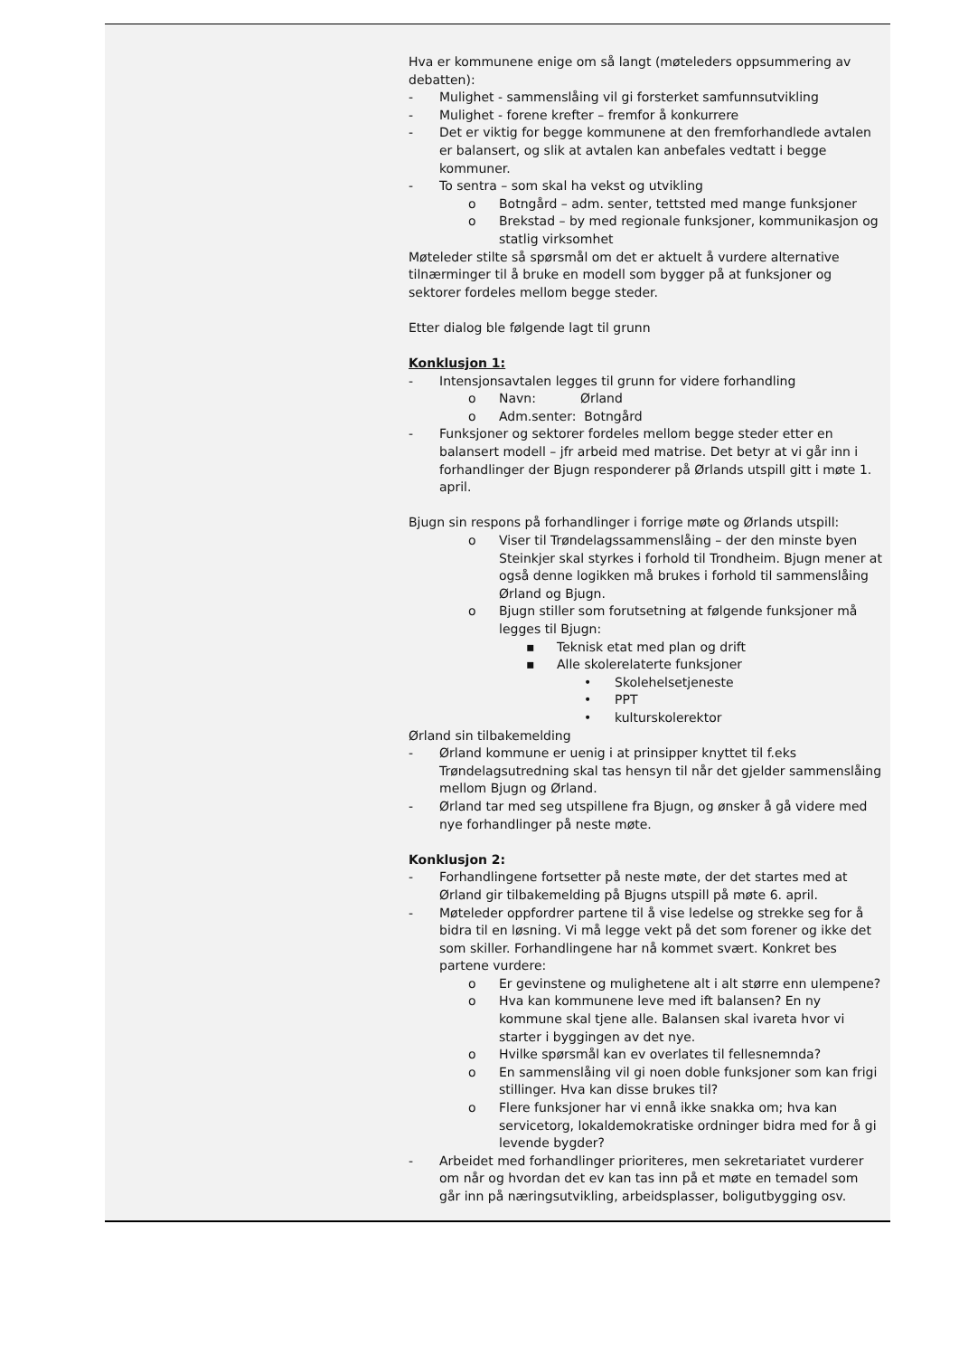Hva er kommunene enige om så langt (møteleders oppsummering av debatten):
- Mulighet - sammenslåing vil gi forsterket samfunnsutvikling
- Mulighet - forene krefter – fremfor å konkurrere
- Det er viktig for begge kommunene at den fremforhandlede avtalen er balansert, og slik at avtalen kan anbefales vedtatt i begge kommuner.
- To sentra – som skal ha vekst og utvikling
o Botngård – adm. senter, tettsted med mange funksjoner
o Brekstad – by med regionale funksjoner, kommunikasjon og statlig virksomhet
Møteleder stilte så spørsmål om det er aktuelt å vurdere alternative tilnærminger til å bruke en modell som bygger på at funksjoner og sektorer fordeles mellom begge steder.
Etter dialog ble følgende lagt til grunn
Konklusjon 1:
- Intensjonsavtalen legges til grunn for videre forhandling
o Navn: Ørland
o Adm.senter: Botngård
- Funksjoner og sektorer fordeles mellom begge steder etter en balansert modell – jfr arbeid med matrise. Det betyr at vi går inn i forhandlinger der Bjugn responderer på Ørlands utspill gitt i møte 1. april.
Bjugn sin respons på forhandlinger i forrige møte og Ørlands utspill:
o Viser til Trøndelagssammenslåing – der den minste byen Steinkjer skal styrkes i forhold til Trondheim. Bjugn mener at også denne logikken må brukes i forhold til sammenslåing Ørland og Bjugn.
o Bjugn stiller som forutsetning at følgende funksjoner må legges til Bjugn:
▪ Teknisk etat med plan og drift
▪ Alle skolerelaterte funksjoner
• Skolehelsetjeneste
• PPT
• kulturskolerektor
Ørland sin tilbakemelding
- Ørland kommune er uenig i at prinsipper knyttet til f.eks Trøndelagsutredning skal tas hensyn til når det gjelder sammenslåing mellom Bjugn og Ørland.
- Ørland tar med seg utspillene fra Bjugn, og ønsker å gå videre med nye forhandlinger på neste møte.
Konklusjon 2:
- Forhandlingene fortsetter på neste møte, der det startes med at Ørland gir tilbakemelding på Bjugns utspill på møte 6. april.
- Møteleder oppfordrer partene til å vise ledelse og strekke seg for å bidra til en løsning. Vi må legge vekt på det som forener og ikke det som skiller. Forhandlingene har nå kommet svært. Konkret bes partene vurdere:
o Er gevinstene og mulighetene alt i alt større enn ulempene?
o Hva kan kommunene leve med ift balansen? En ny kommune skal tjene alle. Balansen skal ivareta hvor vi starter i byggingen av det nye.
o Hvilke spørsmål kan ev overlates til fellesnemnda?
o En sammenslåing vil gi noen doble funksjoner som kan frigi stillinger. Hva kan disse brukes til?
o Flere funksjoner har vi ennå ikke snakka om; hva kan servicetorg, lokaldemokratiske ordninger bidra med for å gi levende bygder?
- Arbeidet med forhandlinger prioriteres, men sekretariatet vurderer om når og hvordan det ev kan tas inn på et møte en temadel som går inn på næringsutvikling, arbeidsplasser, boligutbygging osv.